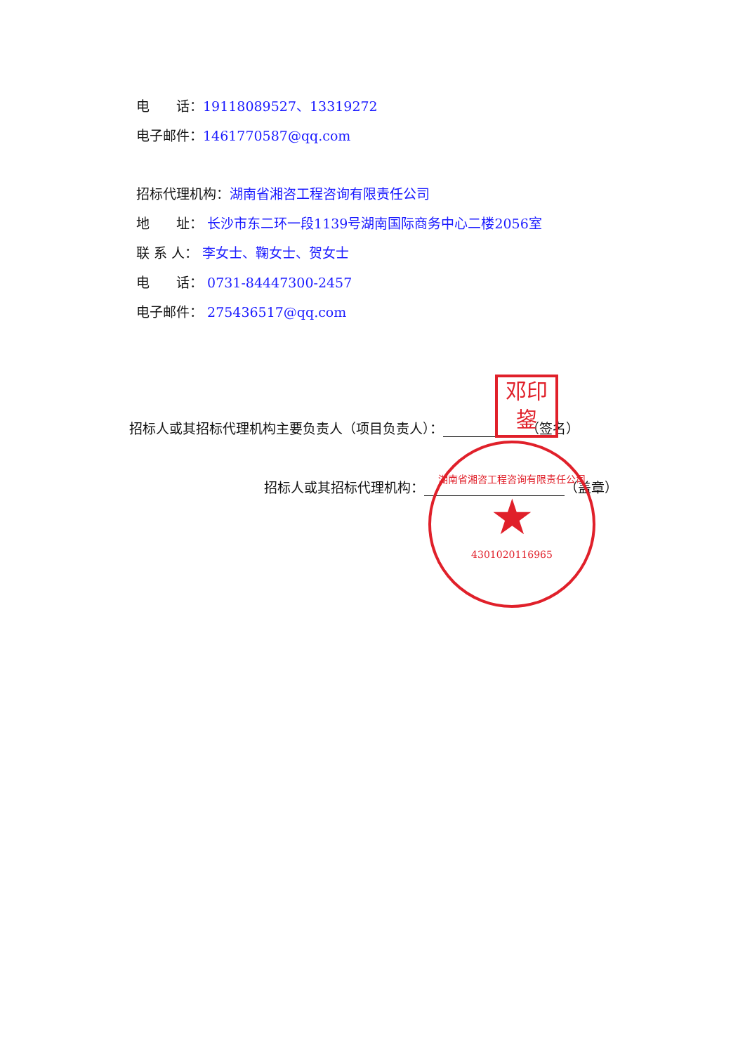电　　话：19118089527、13319272
电子邮件：1461770587@qq.com
招标代理机构：湖南省湘咨工程咨询有限责任公司
地　　址： 长沙市东二环一段1139号湖南国际商务中心二楼2056室
联 系 人： 李女士、鞠女士、贺女士
电　　话： 0731-84447300-2457
电子邮件： 275436517@qq.com
招标人或其招标代理机构主要负责人（项目负责人）： （签名）
招标人或其招标代理机构： （盖章）
邓印
鋆
湖南省湘咨工程咨询有限责任公司
★
430102011696​5